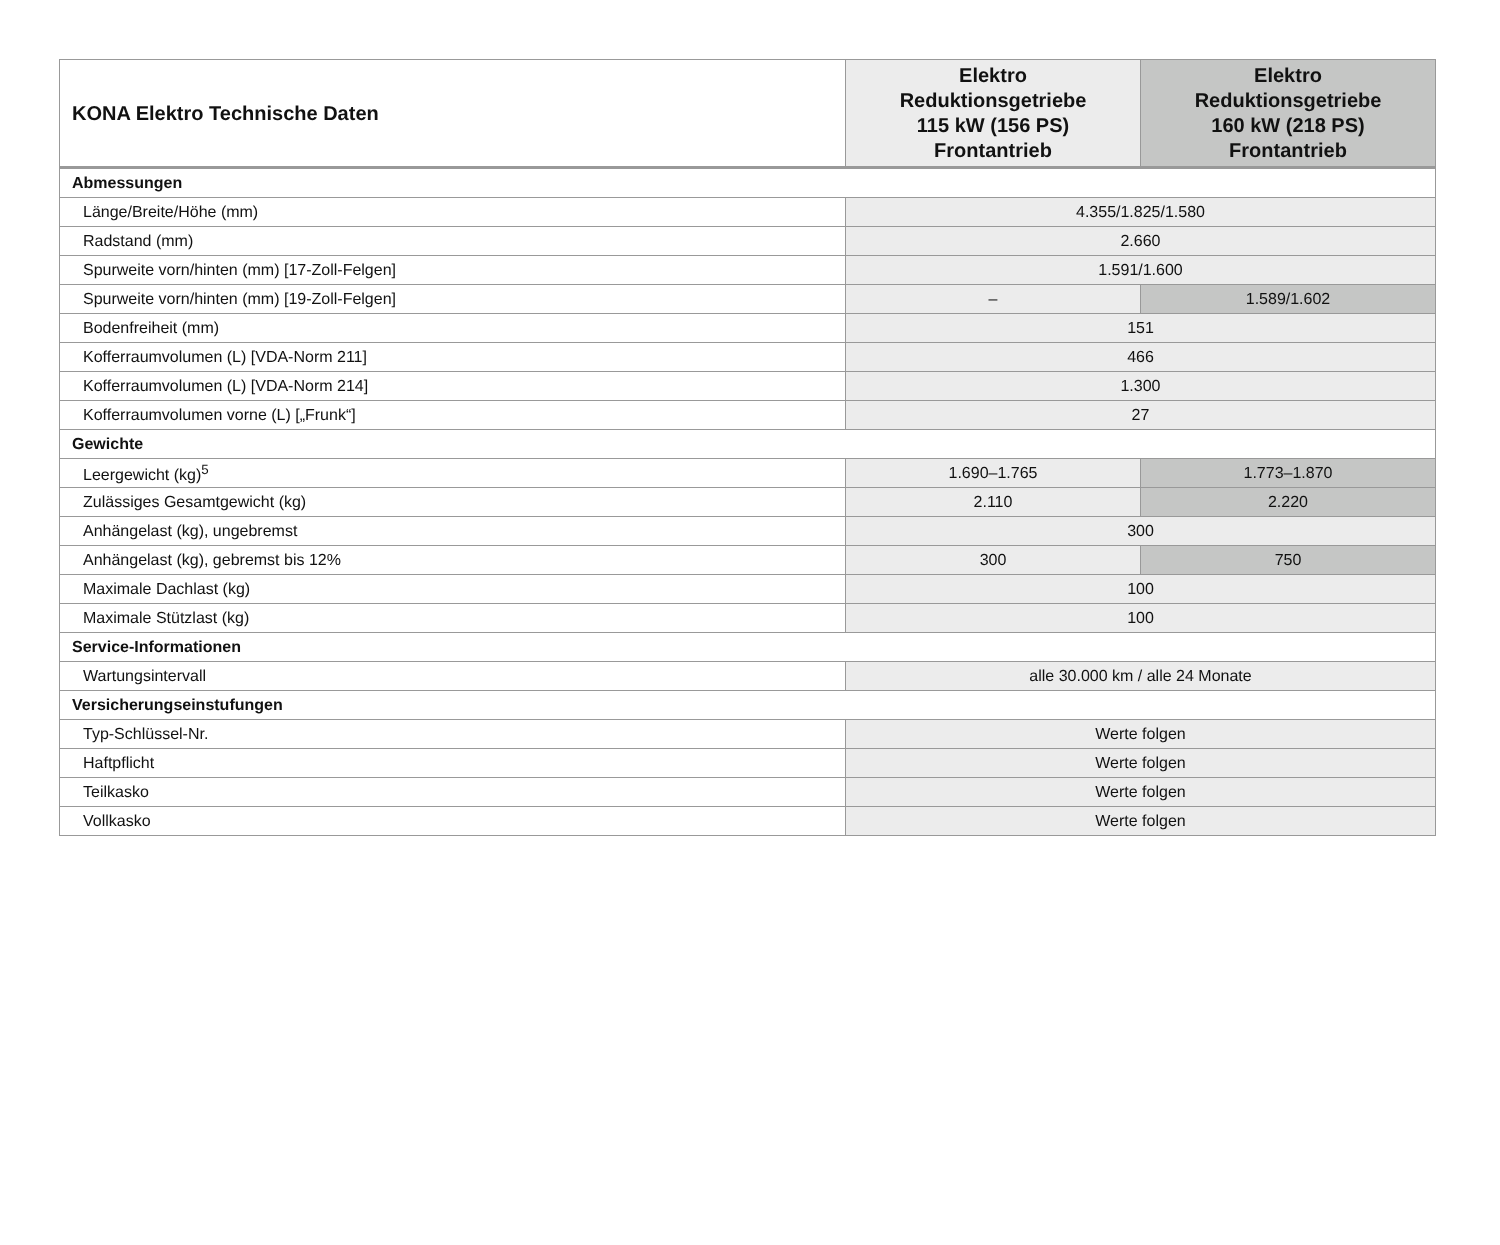| KONA Elektro Technische Daten | Elektro Reduktionsgetriebe 115 kW (156 PS) Frontantrieb | Elektro Reduktionsgetriebe 160 kW (218 PS) Frontantrieb |
| --- | --- | --- |
| Abmessungen | | |
| Länge/Breite/Höhe (mm) | 4.355/1.825/1.580 | |
| Radstand (mm) | 2.660 | |
| Spurweite vorn/hinten (mm) [17-Zoll-Felgen] | 1.591/1.600 | |
| Spurweite vorn/hinten (mm) [19-Zoll-Felgen] | – | 1.589/1.602 |
| Bodenfreiheit (mm) | 151 | |
| Kofferraumvolumen (L) [VDA-Norm 211] | 466 | |
| Kofferraumvolumen (L) [VDA-Norm 214] | 1.300 | |
| Kofferraumvolumen vorne (L) [„Frunk“] | 27 | |
| Gewichte | | |
| Leergewicht (kg)<sup>5</sup> | 1.690–1.765 | 1.773–1.870 |
| Zulässiges Gesamtgewicht (kg) | 2.110 | 2.220 |
| Anhängelast (kg), ungebremst | 300 | |
| Anhängelast (kg), gebremst bis 12% | 300 | 750 |
| Maximale Dachlast (kg) | 100 | |
| Maximale Stützlast (kg) | 100 | |
| Service-Informationen | | |
| Wartungsintervall | alle 30.000 km / alle 24 Monate | |
| Versicherungseinstufungen | | |
| Typ-Schlüssel-Nr. | Werte folgen | |
| Haftpflicht | Werte folgen | |
| Teilkasko | Werte folgen | |
| Vollkasko | Werte folgen | |